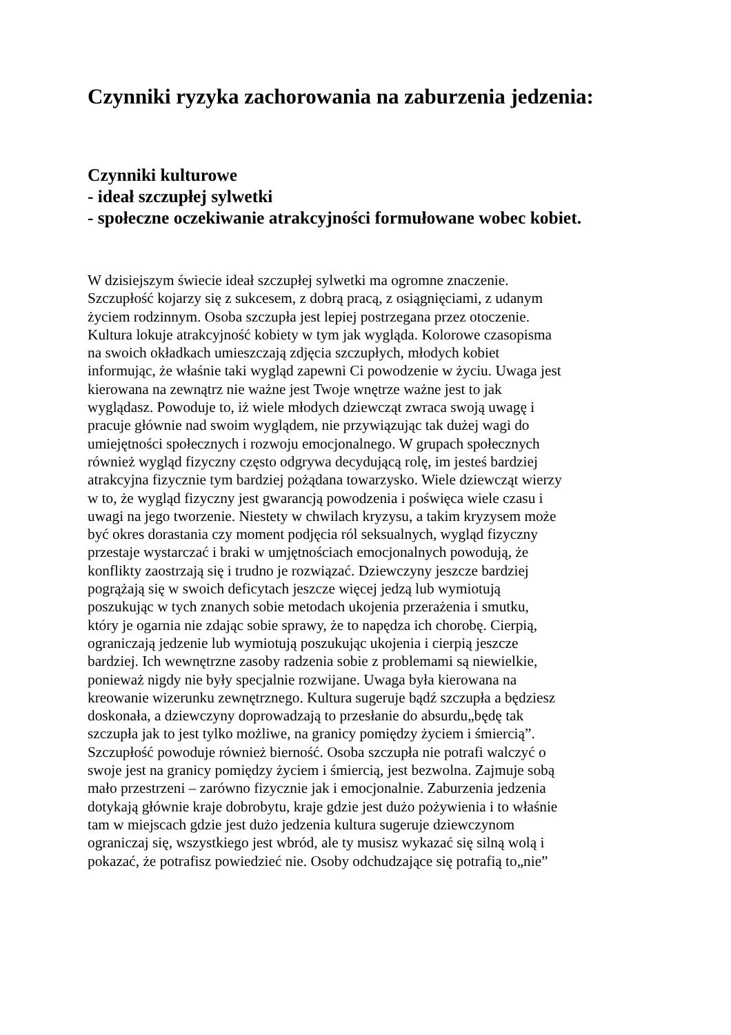Czynniki ryzyka zachorowania na zaburzenia jedzenia:
Czynniki kulturowe
- ideał szczupłej sylwetki
- społeczne oczekiwanie atrakcyjności formułowane wobec kobiet.
W dzisiejszym świecie ideał szczupłej sylwetki ma ogromne znaczenie.
Szczupłość kojarzy się z sukcesem, z dobrą pracą, z osiągnięciami, z udanym
życiem rodzinnym. Osoba szczupła jest lepiej postrzegana przez otoczenie.
Kultura lokuje atrakcyjność kobiety w tym jak wygląda. Kolorowe czasopisma
na swoich okładkach umieszczają zdjęcia szczupłych, młodych kobiet
informując, że właśnie taki wygląd zapewni Ci powodzenie w życiu. Uwaga jest
kierowana na zewnątrz nie ważne jest Twoje wnętrze ważne jest to jak
wyglądasz. Powoduje to, iż wiele młodych dziewcząt zwraca swoją uwagę i
pracuje głównie nad swoim wyglądem, nie przywiązując tak dużej wagi do
umiejętności społecznych i rozwoju emocjonalnego. W grupach społecznych
również wygląd fizyczny często odgrywa decydującą rolę, im jesteś bardziej
atrakcyjna fizycznie tym bardziej pożądana towarzysko. Wiele dziewcząt wierzy
w to, że wygląd fizyczny jest gwarancją powodzenia i poświęca wiele czasu i
uwagi na jego tworzenie. Niestety w chwilach kryzysu, a takim kryzysem może
być okres dorastania czy moment podjęcia ról seksualnych, wygląd fizyczny
przestaje wystarczać i braki w umjętnościach emocjonalnych powodują, że
konflikty zaostrzają się i trudno je rozwiązać. Dziewczyny jeszcze bardziej
pogrążają się w swoich deficytach jeszcze więcej jedzą lub wymiotują
poszukując w tych znanych sobie metodach ukojenia przerażenia i smutku,
który je ogarnia nie zdając sobie sprawy, że to napędza ich chorobę. Cierpią,
ograniczają jedzenie lub wymiotują poszukując ukojenia i cierpią jeszcze
bardziej. Ich wewnętrzne zasoby radzenia sobie z problemami są niewielkie,
ponieważ nigdy nie były specjalnie rozwijane. Uwaga była kierowana na
kreowanie wizerunku zewnętrznego. Kultura sugeruje bądź szczupła a będziesz
doskonała, a dziewczyny doprowadzają to przesłanie do absurdu„będę tak
szczupła jak to jest tylko możliwe, na granicy pomiędzy życiem i śmiercią”.
Szczupłość powoduje również bierność. Osoba szczupła nie potrafi walczyć o
swoje jest na granicy pomiędzy życiem i śmiercią, jest bezwolna. Zajmuje sobą
mało przestrzeni – zarówno fizycznie jak i emocjonalnie. Zaburzenia jedzenia
dotykają głównie kraje dobrobytu, kraje gdzie jest dużo pożywienia i to właśnie
tam w miejscach gdzie jest dużo jedzenia kultura sugeruje dziewczynom
ograniczaj się, wszystkiego jest wbród, ale ty musisz wykazać się silną wolą i
pokazać, że potrafisz powiedzieć nie. Osoby odchudzające się potrafią to„nie”